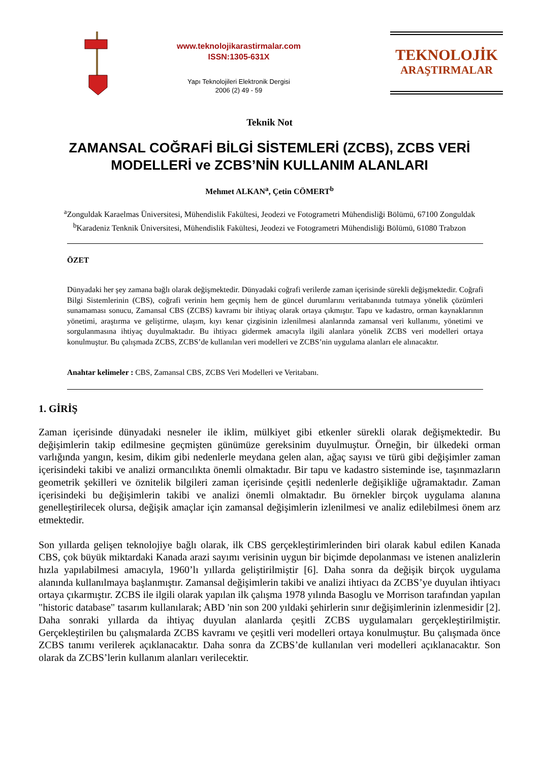www.teknolojikarastirmalar.com
ISSN:1305-631X
Yapı Teknolojileri Elektronik Dergisi
2006 (2) 49 - 59
TEKNOLOJİK
ARAŞTIRMALAR
Teknik Not
ZAMANSAL COĞRAFİ BİLGİ SİSTEMLERİ (ZCBS), ZCBS VERİ
MODELLERİ ve ZCBS’NİN KULLANIM ALANLARI
Mehmet ALKAN<sup>a</sup>, Çetin CÖMERT<sup>b</sup>
<sup>a</sup> Zonguldak Karaelmas Üniversitesi, Mühendislik Fakültesi, Jeodezi ve Fotogrametri Mühendisliği Bölümü, 67100 Zonguldak
<sup>b</sup> Karadeniz Tenknik Üniversitesi, Mühendislik Fakültesi, Jeodezi ve Fotogrametri Mühendisliği Bölümü, 61080 Trabzon
ÖZET
Dünyadaki her şey zamana bağlı olarak değişmektedir. Dünyadaki coğrafi verilerde zaman içerisinde sürekli değişmektedir. Coğrafi Bilgi Sistemlerinin (CBS), coğrafi verinin hem geçmiş hem de güncel durumlarını veritabanında tutmaya yönelik çözümleri sunamaması sonucu, Zamansal CBS (ZCBS) kavramı bir ihtiyaç olarak ortaya çıkmıştır. Tapu ve kadastro, orman kaynaklarının yönetimi, araştırma ve geliştirme, ulaşım, kıyı kenar çizgisinin izlenilmesi alanlarında zamansal veri kullanımı, yönetimi ve sorgulanmasına ihtiyaç duyulmaktadır. Bu ihtiyacı gidermek amacıyla ilgili alanlara yönelik ZCBS veri modelleri ortaya konulmuştur. Bu çalışmada ZCBS, ZCBS’de kullanılan veri modelleri ve ZCBS’nin uygulama alanları ele alınacaktır.
Anahtar kelimeler : CBS, Zamansal CBS, ZCBS Veri Modelleri ve Veritabanı.
1. GİRİŞ
Zaman içerisinde dünyadaki nesneler ile iklim, mülkiyet gibi etkenler sürekli olarak değişmektedir. Bu değişimlerin takip edilmesine geçmişten günümüze gereksinim duyulmuştur. Örneğin, bir ülkedeki orman varlığında yangın, kesim, dikim gibi nedenlerle meydana gelen alan, ağaç sayısı ve türü gibi değişimler zaman içerisindeki takibi ve analizi ormancılıkta önemli olmaktadır. Bir tapu ve kadastro sisteminde ise, taşınmazların geometrik şekilleri ve öznitelik bilgileri zaman içerisinde çeşitli nedenlerle değişikliğe uğramaktadır. Zaman içerisindeki bu değişimlerin takibi ve analizi önemli olmaktadır. Bu örnekler birçok uygulama alanına genelleştirilecek olursa, değişik amaçlar için zamansal değişimlerin izlenilmesi ve analiz edilebilmesi önem arz etmektedir.
Son yıllarda gelişen teknolojiye bağlı olarak, ilk CBS gerçekleştirimlerinden biri olarak kabul edilen Kanada CBS, çok büyük miktardaki Kanada arazi sayımı verisinin uygun bir biçimde depolanması ve istenen analizlerin hızla yapılabilmesi amacıyla, 1960’lı yıllarda geliştirilmiştir [6]. Daha sonra da değişik birçok uygulama alanında kullanılmaya başlanmıştır. Zamansal değişimlerin takibi ve analizi ihtiyacı da ZCBS’ye duyulan ihtiyacı ortaya çıkarmıştır. ZCBS ile ilgili olarak yapılan ilk çalışma 1978 yılında Basoglu ve Morrison tarafından yapılan "historic database" tasarım kullanılarak; ABD 'nin son 200 yıldaki şehirlerin sınır değişimlerinin izlenmesidir [2]. Daha sonraki yıllarda da ihtiyaç duyulan alanlarda çeşitli ZCBS uygulamaları gerçekleştirilmiştir. Gerçekleştirilen bu çalışmalarda ZCBS kavramı ve çeşitli veri modelleri ortaya konulmuştur. Bu çalışmada önce ZCBS tanımı verilerek açıklanacaktır. Daha sonra da ZCBS’de kullanılan veri modelleri açıklanacaktır. Son olarak da ZCBS’lerin kullanım alanları verilecektir.